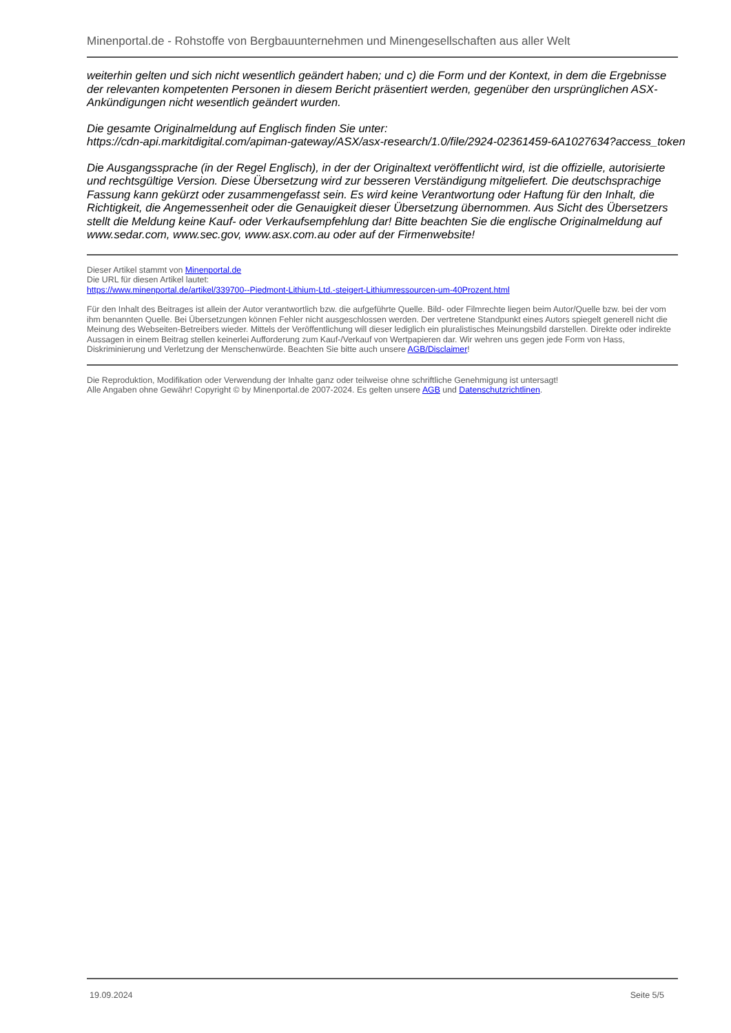Minenportal.de - Rohstoffe von Bergbauunternehmen und Minengesellschaften aus aller Welt
weiterhin gelten und sich nicht wesentlich geändert haben; und c) die Form und der Kontext, in dem die Ergebnisse der relevanten kompetenten Personen in diesem Bericht präsentiert werden, gegenüber den ursprünglichen ASX-Ankündigungen nicht wesentlich geändert wurden.
Die gesamte Originalmeldung auf Englisch finden Sie unter:
https://cdn-api.markitdigital.com/apiman-gateway/ASX/asx-research/1.0/file/2924-02361459-6A1027634?access_token
Die Ausgangssprache (in der Regel Englisch), in der der Originaltext veröffentlicht wird, ist die offizielle, autorisierte und rechtsgültige Version. Diese Übersetzung wird zur besseren Verständigung mitgeliefert. Die deutschsprachige Fassung kann gekürzt oder zusammengefasst sein. Es wird keine Verantwortung oder Haftung für den Inhalt, die Richtigkeit, die Angemessenheit oder die Genauigkeit dieser Übersetzung übernommen. Aus Sicht des Übersetzers stellt die Meldung keine Kauf- oder Verkaufsempfehlung dar! Bitte beachten Sie die englische Originalmeldung auf www.sedar.com, www.sec.gov, www.asx.com.au oder auf der Firmenwebsite!
Dieser Artikel stammt von Minenportal.de
Die URL für diesen Artikel lautet:
https://www.minenportal.de/artikel/339700--Piedmont-Lithium-Ltd.-steigert-Lithiumressourcen-um-40Prozent.html
Für den Inhalt des Beitrages ist allein der Autor verantwortlich bzw. die aufgeführte Quelle. Bild- oder Filmrechte liegen beim Autor/Quelle bzw. bei der vom ihm benannten Quelle. Bei Übersetzungen können Fehler nicht ausgeschlossen werden. Der vertretene Standpunkt eines Autors spiegelt generell nicht die Meinung des Webseiten-Betreibers wieder. Mittels der Veröffentlichung will dieser lediglich ein pluralistisches Meinungsbild darstellen. Direkte oder indirekte Aussagen in einem Beitrag stellen keinerlei Aufforderung zum Kauf-/Verkauf von Wertpapieren dar. Wir wehren uns gegen jede Form von Hass, Diskriminierung und Verletzung der Menschenwürde. Beachten Sie bitte auch unsere AGB/Disclaimer!
Die Reproduktion, Modifikation oder Verwendung der Inhalte ganz oder teilweise ohne schriftliche Genehmigung ist untersagt!
Alle Angaben ohne Gewähr! Copyright © by Minenportal.de 2007-2024. Es gelten unsere AGB und Datenschutzrichtlinen.
19.09.2024 Seite 5/5